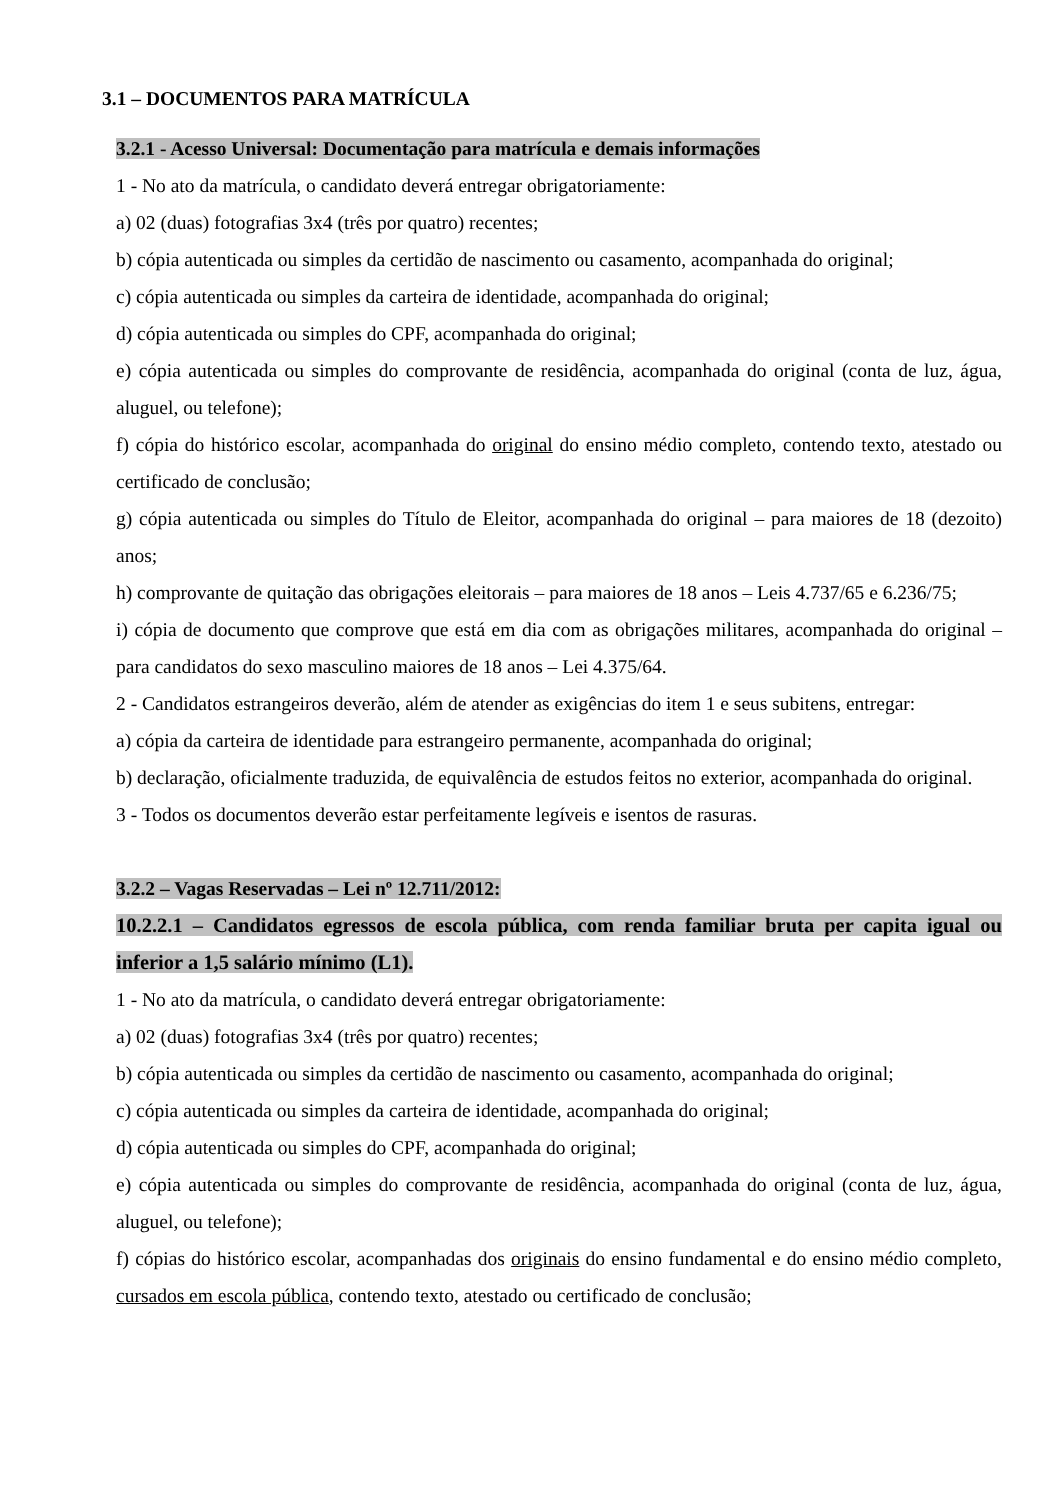3.1 – DOCUMENTOS PARA MATRÍCULA
3.2.1 - Acesso Universal: Documentação para matrícula e demais informações
1 - No ato da matrícula, o candidato deverá entregar obrigatoriamente:
a) 02 (duas) fotografias 3x4 (três por quatro) recentes;
b) cópia autenticada ou simples da certidão de nascimento ou casamento, acompanhada do original;
c) cópia autenticada ou simples da carteira de identidade, acompanhada do original;
d) cópia autenticada ou simples do CPF, acompanhada do original;
e) cópia autenticada ou simples do comprovante de residência, acompanhada do original (conta de luz, água, aluguel, ou telefone);
f) cópia do histórico escolar, acompanhada do original do ensino médio completo, contendo texto, atestado ou certificado de conclusão;
g) cópia autenticada ou simples do Título de Eleitor, acompanhada do original – para maiores de 18 (dezoito) anos;
h) comprovante de quitação das obrigações eleitorais – para maiores de 18 anos – Leis 4.737/65 e 6.236/75;
i) cópia de documento que comprove que está em dia com as obrigações militares, acompanhada do original – para candidatos do sexo masculino maiores de 18 anos – Lei 4.375/64.
2 - Candidatos estrangeiros deverão, além de atender as exigências do item 1 e seus subitens, entregar:
a) cópia da carteira de identidade para estrangeiro permanente, acompanhada do original;
b) declaração, oficialmente traduzida, de equivalência de estudos feitos no exterior, acompanhada do original.
3 - Todos os documentos deverão estar perfeitamente legíveis e isentos de rasuras.
3.2.2 – Vagas Reservadas – Lei nº 12.711/2012:
10.2.2.1 – Candidatos egressos de escola pública, com renda familiar bruta per capita igual ou inferior a 1,5 salário mínimo (L1).
1 - No ato da matrícula, o candidato deverá entregar obrigatoriamente:
a) 02 (duas) fotografias 3x4 (três por quatro) recentes;
b) cópia autenticada ou simples da certidão de nascimento ou casamento, acompanhada do original;
c) cópia autenticada ou simples da carteira de identidade, acompanhada do original;
d) cópia autenticada ou simples do CPF, acompanhada do original;
e) cópia autenticada ou simples do comprovante de residência, acompanhada do original (conta de luz, água, aluguel, ou telefone);
f) cópias do histórico escolar, acompanhadas dos originais do ensino fundamental e do ensino médio completo, cursados em escola pública, contendo texto, atestado ou certificado de conclusão;